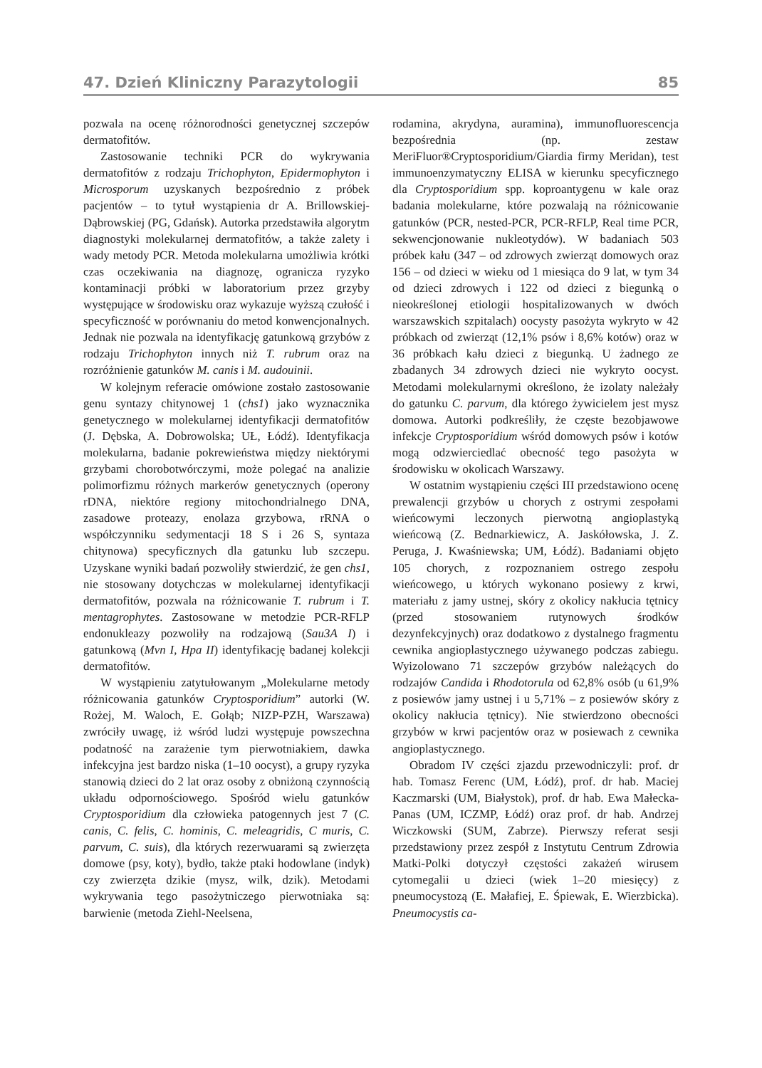47. Dzień Kliniczny Parazytologii 85
pozwala na ocenę różnorodności genetycznej szczepów dermatofitów.
Zastosowanie techniki PCR do wykrywania dermatofitów z rodzaju Trichophyton, Epidermophyton i Microsporum uzyskanych bezpośrednio z próbek pacjentów – to tytuł wystąpienia dr A. Brillowskiej-Dąbrowskiej (PG, Gdańsk). Autorka przedstawiła algorytm diagnostyki molekularnej dermatofitów, a także zalety i wady metody PCR. Metoda molekularna umożliwia krótki czas oczekiwania na diagnozę, ogranicza ryzyko kontaminacji próbki w laboratorium przez grzyby występujące w środowisku oraz wykazuje wyższą czułość i specyficzność w porównaniu do metod konwencjonalnych. Jednak nie pozwala na identyfikację gatunkową grzybów z rodzaju Trichophyton innych niż T. rubrum oraz na rozróżnienie gatunków M. canis i M. audouinii.
W kolejnym referacie omówione zostało zastosowanie genu syntazy chitynowej 1 (chs1) jako wyznacznika genetycznego w molekularnej identyfikacji dermatofitów (J. Dębska, A. Dobrowolska; UŁ, Łódź). Identyfikacja molekularna, badanie pokrewieństwa między niektórymi grzybami chorobotwórczymi, może polegać na analizie polimorfizmu różnych markerów genetycznych (operony rDNA, niektóre regiony mitochondrialnego DNA, zasadowe proteazy, enolaza grzybowa, rRNA o współczynniku sedymentacji 18 S i 26 S, syntaza chitynowa) specyficznych dla gatunku lub szczepu. Uzyskane wyniki badań pozwoliły stwierdzić, że gen chs1, nie stosowany dotychczas w molekularnej identyfikacji dermatofitów, pozwala na różnicowanie T. rubrum i T. mentagrophytes. Zastosowane w metodzie PCR-RFLP endonukleazy pozwoliły na rodzajową (Sau3A I) i gatunkową (Mvn I, Hpa II) identyfikację badanej kolekcji dermatofitów.
W wystąpieniu zatytułowanym „Molekularne metody różnicowania gatunków Cryptosporidium” autorki (W. Rożej, M. Waloch, E. Gołąb; NIZP-PZH, Warszawa) zwróciły uwagę, iż wśród ludzi występuje powszechna podatność na zarażenie tym pierwotniakiem, dawka infekcyjna jest bardzo niska (1–10 oocyst), a grupy ryzyka stanowią dzieci do 2 lat oraz osoby z obniżoną czynnością układu odpornościowego. Spośród wielu gatunków Cryptosporidium dla człowieka patogennych jest 7 (C. canis, C. felis, C. hominis, C. meleagridis, C muris, C. parvum, C. suis), dla których rezerwuarami są zwierzęta domowe (psy, koty), bydło, także ptaki hodowlane (indyk) czy zwierzęta dzikie (mysz, wilk, dzik). Metodami wykrywania tego pasożytniczego pierwotniaka są: barwienie (metoda Ziehl-Neelsena,
rodamina, akrydyna, auramina), immunofluorescencja bezpośrednia (np. zestaw MeriFluor®Cryptosporidium/Giardia firmy Meridan), test immunoenzymatyczny ELISA w kierunku specyficznego dla Cryptosporidium spp. koproantygenu w kale oraz badania molekularne, które pozwalają na różnicowanie gatunków (PCR, nested-PCR, PCR-RFLP, Real time PCR, sekwencjonowanie nukleotydów). W badaniach 503 próbek kału (347 – od zdrowych zwierząt domowych oraz 156 – od dzieci w wieku od 1 miesiąca do 9 lat, w tym 34 od dzieci zdrowych i 122 od dzieci z biegunką o nieokreślonej etiologii hospitalizowanych w dwóch warszawskich szpitalach) oocysty pasożyta wykryto w 42 próbkach od zwierząt (12,1% psów i 8,6% kotów) oraz w 36 próbkach kału dzieci z biegunką. U żadnego ze zbadanych 34 zdrowych dzieci nie wykryto oocyst. Metodami molekularnymi określono, że izolaty należały do gatunku C. parvum, dla którego żywicielem jest mysz domowa. Autorki podkreśliły, że częste bezobjawowe infekcje Cryptosporidium wśród domowych psów i kotów mogą odzwierciedlać obecność tego pasożyta w środowisku w okolicach Warszawy.
W ostatnim wystąpieniu części III przedstawiono ocenę prewalencji grzybów u chorych z ostrymi zespołami wieńcowymi leczonych pierwotną angioplastyką wieńcową (Z. Bednarkiewicz, A. Jaskółowska, J. Z. Peruga, J. Kwaśniewska; UM, Łódź). Badaniami objęto 105 chorych, z rozpoznaniem ostrego zespołu wieńcowego, u których wykonano posiewy z krwi, materiału z jamy ustnej, skóry z okolicy nakłucia tętnicy (przed stosowaniem rutynowych środków dezynfekcyjnych) oraz dodatkowo z dystalnego fragmentu cewnika angioplastycznego używanego podczas zabiegu. Wyizolowano 71 szczepów grzybów należących do rodzajów Candida i Rhodotorula od 62,8% osób (u 61,9% z posiewów jamy ustnej i u 5,71% – z posiewów skóry z okolicy nakłucia tętnicy). Nie stwierdzono obecności grzybów w krwi pacjentów oraz w posiewach z cewnika angioplastycznego.
Obradom IV części zjazdu przewodniczyli: prof. dr hab. Tomasz Ferenc (UM, Łódź), prof. dr hab. Maciej Kaczmarski (UM, Białystok), prof. dr hab. Ewa Małecka-Panas (UM, ICZMP, Łódź) oraz prof. dr hab. Andrzej Wiczkowski (SUM, Zabrze). Pierwszy referat sesji przedstawiony przez zespół z Instytutu Centrum Zdrowia Matki-Polki dotyczył częstości zakażeń wirusem cytomegalii u dzieci (wiek 1–20 miesięcy) z pneumocystozą (E. Małafiej, E. Śpiewak, E. Wierzbicka). Pneumocystis ca-